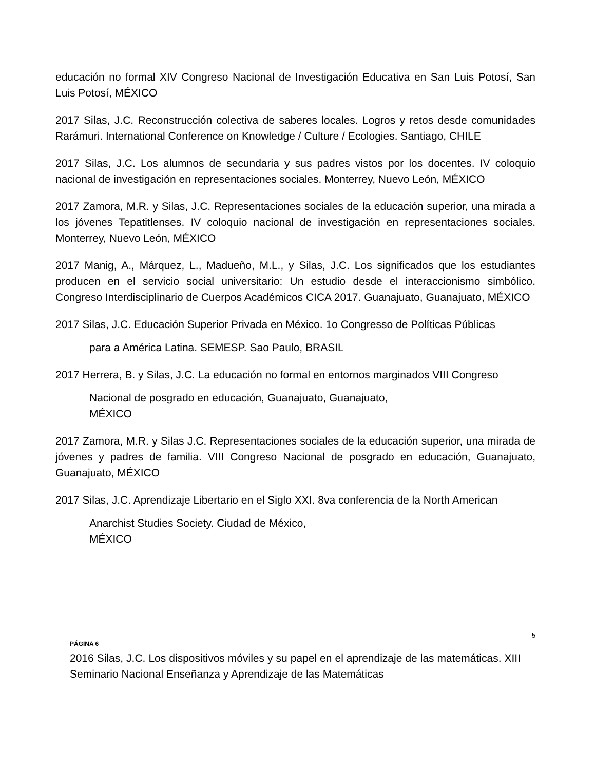educación no formal XIV Congreso Nacional de Investigación Educativa en San Luis Potosí, San Luis Potosí, MÉXICO
2017 Silas, J.C. Reconstrucción colectiva de saberes locales. Logros y retos desde comunidades Rarámuri. International Conference on Knowledge / Culture / Ecologies. Santiago, CHILE
2017 Silas, J.C. Los alumnos de secundaria y sus padres vistos por los docentes. IV coloquio nacional de investigación en representaciones sociales. Monterrey, Nuevo León, MÉXICO
2017 Zamora, M.R. y Silas, J.C. Representaciones sociales de la educación superior, una mirada a los jóvenes Tepatitlenses. IV coloquio nacional de investigación en representaciones sociales. Monterrey, Nuevo León, MÉXICO
2017 Manig, A., Márquez, L., Madueño, M.L., y Silas, J.C. Los significados que los estudiantes producen en el servicio social universitario: Un estudio desde el interaccionismo simbólico. Congreso Interdisciplinario de Cuerpos Académicos CICA 2017. Guanajuato, Guanajuato, MÉXICO
2017 Silas, J.C. Educación Superior Privada en México. 1o Congresso de Políticas Públicas
para a América Latina. SEMESP. Sao Paulo, BRASIL
2017 Herrera, B. y Silas, J.C. La educación no formal en entornos marginados VIII Congreso
Nacional de posgrado en educación, Guanajuato, Guanajuato,
MÉXICO
2017 Zamora, M.R. y Silas J.C. Representaciones sociales de la educación superior, una mirada de jóvenes y padres de familia. VIII Congreso Nacional de posgrado en educación, Guanajuato, Guanajuato, MÉXICO
2017 Silas, J.C. Aprendizaje Libertario en el Siglo XXI. 8va conferencia de la North American
Anarchist Studies Society. Ciudad de México,
MÉXICO
5
PÁGINA 6
2016 Silas, J.C. Los dispositivos móviles y su papel en el aprendizaje de las matemáticas. XIII Seminario Nacional Enseñanza y Aprendizaje de las Matemáticas